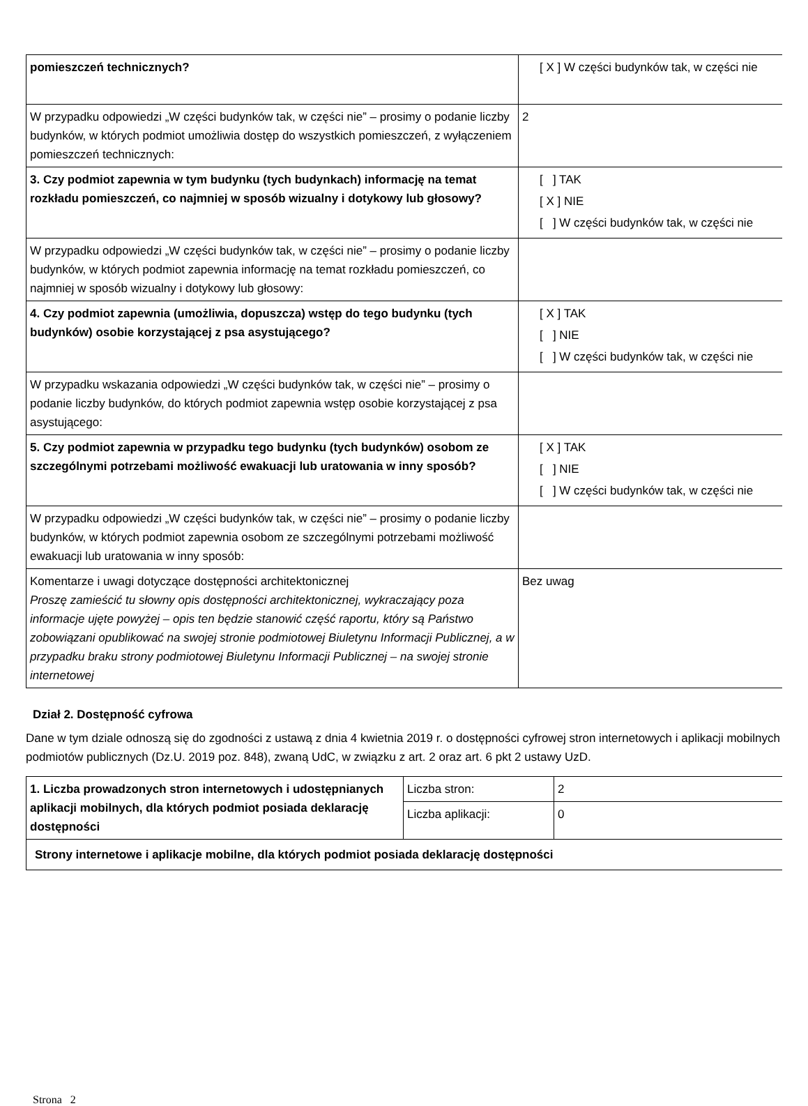| pomieszczeń technicznych? | [ X ] W części budynków tak, w części nie |
| W przypadku odpowiedzi „W części budynków tak, w części nie” – prosimy o podanie liczby budynków, w których podmiot umożliwia dostęp do wszystkich pomieszczeń, z wyłączeniem pomieszczeń technicznych: | 2 |
| 3. Czy podmiot zapewnia w tym budynku (tych budynkach) informację na temat rozkładu pomieszczeń, co najmniej w sposób wizualny i dotykowy lub głosowy? | [ ] TAK [ X ] NIE [ ] W części budynków tak, w części nie |
| W przypadku odpowiedzi „W części budynków tak, w części nie” – prosimy o podanie liczby budynków, w których podmiot zapewnia informację na temat rozkładu pomieszczeń, co najmniej w sposób wizualny i dotykowy lub głosowy: | |
| 4. Czy podmiot zapewnia (umożliwia, dopuszcza) wstęp do tego budynku (tych budynków) osobie korzystającej z psa asystującego? | [ X ] TAK [ ] NIE [ ] W części budynków tak, w części nie |
| W przypadku wskazania odpowiedzi „W części budynków tak, w części nie” – prosimy o podanie liczby budynków, do których podmiot zapewnia wstęp osobie korzystającej z psa asystującego: | |
| 5. Czy podmiot zapewnia w przypadku tego budynku (tych budynków) osobom ze szczególnymi potrzebami możliwość ewakuacji lub uratowania w inny sposób? | [ X ] TAK [ ] NIE [ ] W części budynków tak, w części nie |
| W przypadku odpowiedzi „W części budynków tak, w części nie” – prosimy o podanie liczby budynków, w których podmiot zapewnia osobom ze szczególnymi potrzebami możliwość ewakuacji lub uratowania w inny sposób: | |
| Komentarze i uwagi dotyczące dostępności architektonicznej Proszę zamieścić tu słowny opis dostępności architektonicznej, wykraczający poza informacje ujęte powyżej – opis ten będzie stanowić część raportu, który są Państwo zobowiązani opublikować na swojej stronie podmiotowej Biuletynu Informacji Publicznej, a w przypadku braku strony podmiotowej Biuletynu Informacji Publicznej – na swojej stronie internetowej | Bez uwag |
Dział 2. Dostępność cyfrowa
Dane w tym dziale odnoszą się do zgodności z ustawą z dnia 4 kwietnia 2019 r. o dostępności cyfrowej stron internetowych i aplikacji mobilnych podmiotów publicznych (Dz.U. 2019 poz. 848), zwaną UdC, w związku z art. 2 oraz art. 6 pkt 2 ustawy UzD.
| 1. Liczba prowadzonych stron internetowych i udostępnianych aplikacji mobilnych, dla których podmiot posiada deklarację dostępności | Liczba stron: | 2 |
| | Liczba aplikacji: | 0 |
| Strony internetowe i aplikacje mobilne, dla których podmiot posiada deklarację dostępności | | |
Strona 2